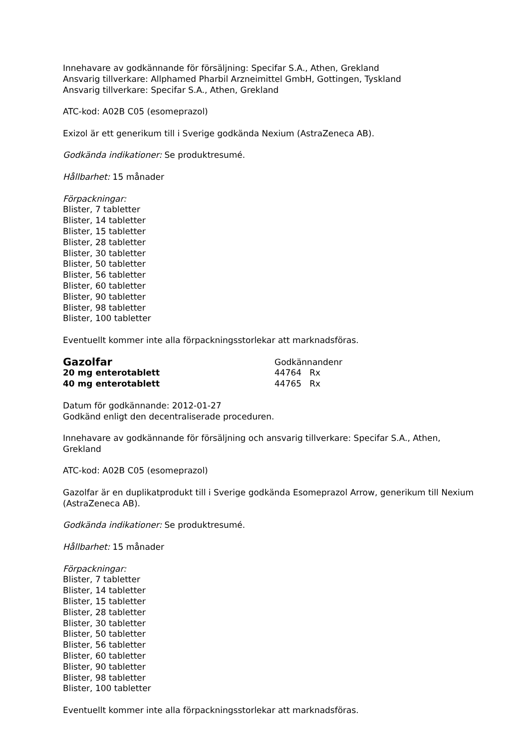Innehavare av godkännande för försäljning: Specifar S.A., Athen, Grekland
Ansvarig tillverkare: Allphamed Pharbil Arzneimittel GmbH, Gottingen, Tyskland
Ansvarig tillverkare: Specifar S.A., Athen, Grekland
ATC-kod: A02B C05 (esomeprazol)
Exizol är ett generikum till i Sverige godkända Nexium (AstraZeneca AB).
Godkända indikationer: Se produktresumé.
Hållbarhet: 15 månader
Förpackningar:
Blister, 7 tabletter
Blister, 14 tabletter
Blister, 15 tabletter
Blister, 28 tabletter
Blister, 30 tabletter
Blister, 50 tabletter
Blister, 56 tabletter
Blister, 60 tabletter
Blister, 90 tabletter
Blister, 98 tabletter
Blister, 100 tabletter
Eventuellt kommer inte alla förpackningsstorlekar att marknadsföras.
Gazolfar
Godkännandenr
20 mg enterotablett 44764 Rx
40 mg enterotablett 44765 Rx
Datum för godkännande: 2012-01-27
Godkänd enligt den decentraliserade proceduren.
Innehavare av godkännande för försäljning och ansvarig tillverkare: Specifar S.A., Athen, Grekland
ATC-kod: A02B C05 (esomeprazol)
Gazolfar är en duplikatprodukt till i Sverige godkända Esomeprazol Arrow, generikum till Nexium (AstraZeneca AB).
Godkända indikationer: Se produktresumé.
Hållbarhet: 15 månader
Förpackningar:
Blister, 7 tabletter
Blister, 14 tabletter
Blister, 15 tabletter
Blister, 28 tabletter
Blister, 30 tabletter
Blister, 50 tabletter
Blister, 56 tabletter
Blister, 60 tabletter
Blister, 90 tabletter
Blister, 98 tabletter
Blister, 100 tabletter
Eventuellt kommer inte alla förpackningsstorlekar att marknadsföras.